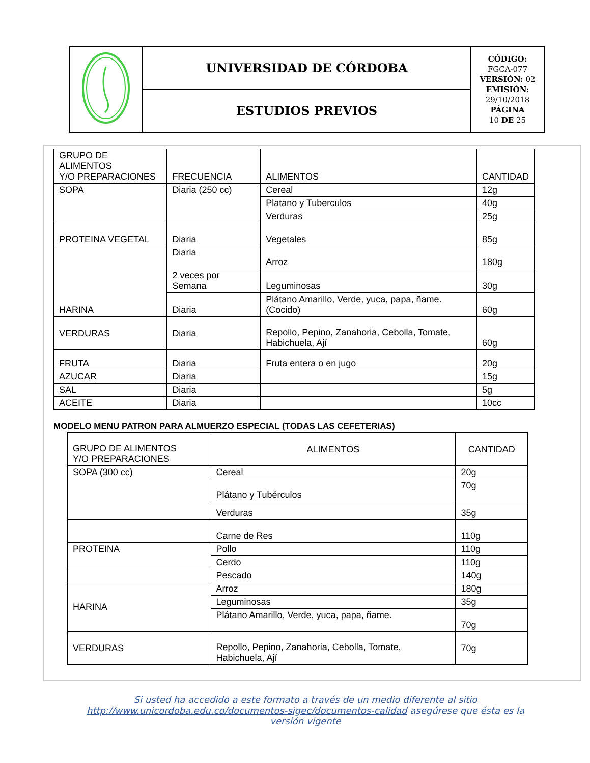| | UNIVERSIDAD DE CÓRDOBA | CÓDIGO: FGCA-077 VERSIÓN: 02 EMISIÓN: 29/10/2018 PÁGINA 10 DE 25 |
| | ESTUDIOS PREVIOS | |
| GRUPO DE ALIMENTOS Y/O PREPARACIONES | FRECUENCIA | ALIMENTOS | CANTIDAD |
| --- | --- | --- | --- |
| SOPA | Diaria (250 cc) | Cereal | 12g |
| | | Platano y Tuberculos | 40g |
| | | Verduras | 25g |
| PROTEINA VEGETAL | Diaria | Vegetales | 85g |
| HARINA | Diaria | Arroz | 180g |
| | 2 veces por Semana | Leguminosas | 30g |
| | Diaria | Plátano Amarillo, Verde, yuca, papa, ñame. (Cocido) | 60g |
| VERDURAS | Diaria | Repollo, Pepino, Zanahoria, Cebolla, Tomate, Habichuela, Ají | 60g |
| FRUTA | Diaria | Fruta entera o en jugo | 20g |
| AZUCAR | Diaria | | 15g |
| SAL | Diaria | | 5g |
| ACEITE | Diaria | | 10cc |
MODELO MENU PATRON PARA ALMUERZO ESPECIAL (TODAS LAS CEFETERIAS)
| GRUPO DE ALIMENTOS Y/O PREPARACIONES | ALIMENTOS | CANTIDAD |
| --- | --- | --- |
| SOPA (300 cc) | Cereal | 20g |
| | Plátano y Tubérculos | 70g |
| | Verduras | 35g |
| | Carne de Res | 110g |
| PROTEINA | Pollo | 110g |
| | Cerdo | 110g |
| | Pescado | 140g |
| HARINA | Arroz | 180g |
| | Leguminosas | 35g |
| | Plátano Amarillo, Verde, yuca, papa, ñame. | 70g |
| VERDURAS | Repollo, Pepino, Zanahoria, Cebolla, Tomate, Habichuela, Ají | 70g |
Si usted ha accedido a este formato a través de un medio diferente al sitio http://www.unicordoba.edu.co/documentos-sigec/documentos-calidad asegúrese que ésta es la versión vigente